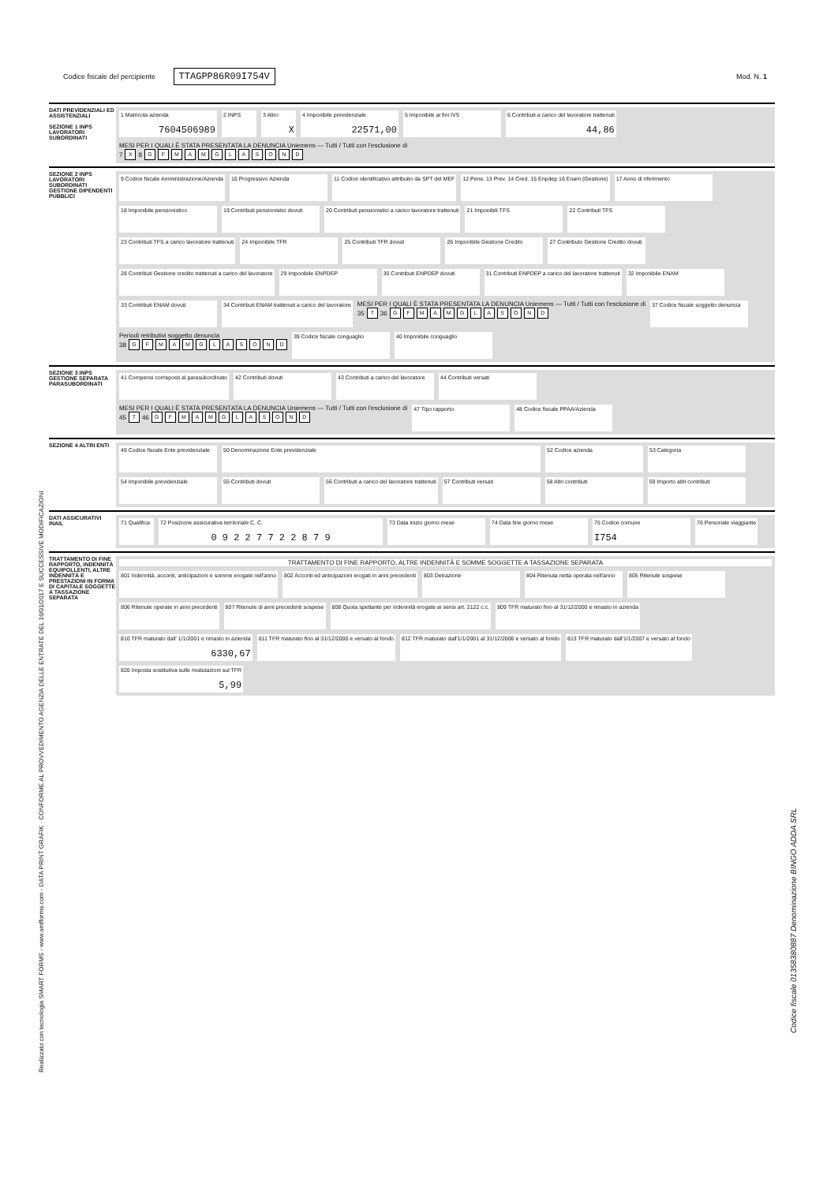Codice fiscale del percipiente TTAGPP86R09I754V
Mod. N. 1
Realizzato con tecnologia SMART FORMS - www.smfforms.com - DATA PRINT GRAFIK · CONFORME AL PROVVEDIMENTO AGENZIA DELLE ENTRATE DEL 16/01/2017 E SUCCESSIVE MODIFICAZIONI
Codice fiscale 01358380887 Denominazione BINGO ADDA SRL
DATI PREVIDENZIALI ED ASSISTENZIALI
SEZIONE 1 INPS LAVORATORI SUBORDINATI
1 Matricola azienda
7604506989
2 INPS
3 Altro
X
4 Imponibile previdenziale
22571,00
5 Imponibile ai fini IVS
6 Contributi a carico del lavoratore trattenuti
44,86
MESI PER I QUALI È STATA PRESENTATA LA DENUNCIA Uniemens — Tutti / Tutti con l'esclusione di
7 X 8 G F M A M G L A S O N D
SEZIONE 2 INPS LAVORATORI SUBORDINATI GESTIONE DIPENDENTI PUBBLICI
9 Codice fiscale Amministrazione/Azienda
10 Progressivo Azienda
11 Codice identificativo attribuito da SPT del MEF
12 Pens. 13 Prev. 14 Cred. 15 Enpdep 16 Enam (Gestione)
17 Anno di riferimento
18 Imponibile pensionistico
19 Contributi pensionistici dovuti
20 Contributi pensionistici a carico lavoratore trattenuti
21 Imponibili TFS
22 Contributi TFS
23 Contributi TFS a carico lavoratore trattenuti
24 Imponibile TFR
25 Contributi TFR dovuti
26 Imponibile Gestione Credito
27 Contributo Gestione Credito dovuti
28 Contributi Gestione credito trattenuti a carico del lavoratore
29 Imponibile ENPDEP
30 Contributi ENPDEP dovuti
31 Contributi ENPDEP a carico del lavoratore trattenuti
32 Imponibile ENAM
33 Contributi ENAM dovuti
34 Contributi ENAM trattenuti a carico del lavoratore
MESI PER I QUALI È STATA PRESENTATA LA DENUNCIA Uniemens — Tutti / Tutti con l'esclusione di
35 T 36 G F M A M G L A S O N D
37 Codice fiscale soggetto denuncia
Periodi retributivi soggetto denuncia
38 G F M A M G L A S O N D
39 Codice fiscale conguaglio
40 Imponibile conguaglio
SEZIONE 3 INPS GESTIONE SEPARATA PARASUBORDINATI
41 Compensi corrisposti al parasubordinato
42 Contributi dovuti
43 Contributi a carico del lavoratore
44 Contributi versati
MESI PER I QUALI È STATA PRESENTATA LA DENUNCIA Uniemens — Tutti / Tutti con l'esclusione di
45 T 46 G F M A M G L A S O N D
47 Tipo rapporto
48 Codice fiscale PPAA/Azienda
SEZIONE 4 ALTRI ENTI
49 Codice fiscale Ente previdenziale
50 Denominazione Ente previdenziale
52 Codice azienda
53 Categoria
54 Imponibile previdenziale
55 Contributi dovuti
56 Contributi a carico del lavoratore trattenuti
57 Contributi versati
58 Altri contributi
59 Importo altri contributi
DATI ASSICURATIVI INAIL
71 Qualifica
72 Posizione assicurativa territoriale C. C.
0 9 2 2 7 7 2 2 8 7 9
73 Data inizio giorno mese
74 Data fine giorno mese
75 Codice comune
I754
76 Personale viaggiante
TRATTAMENTO DI FINE RAPPORTO, INDENNITÀ EQUIPOLLENTI, ALTRE INDENNITÀ E PRESTAZIONI IN FORMA DI CAPITALE SOGGETTE A TASSAZIONE SEPARATA
TRATTAMENTO DI FINE RAPPORTO, ALTRE INDENNITÀ E SOMME SOGGETTE A TASSAZIONE SEPARATA
801 Indennità, acconti, anticipazioni e somme erogate nell'anno
802 Acconti ed anticipazioni erogati in anni precedenti
803 Detrazione
804 Ritenuta netta operata nell'anno
805 Ritenute sospese
806 Ritenute operate in anni precedenti
807 Ritenute di anni precedenti sospese
808 Quota spettante per indennità erogate ai sensi art. 2122 c.c.
809 TFR maturato fino al 31/12/2000 e rimasto in azienda
810 TFR maturato dall' 1/1/2001 e rimasto in azienda
6330,67
811 TFR maturato fino al 31/12/2000 e versato al fondo
812 TFR maturato dall'1/1/2001 al 31/12/2006 e versato al fondo
813 TFR maturato dall'1/1/2007 e versato al fondo
820 Imposta sostitutiva sulle rivalutazioni sul TFR
5,99